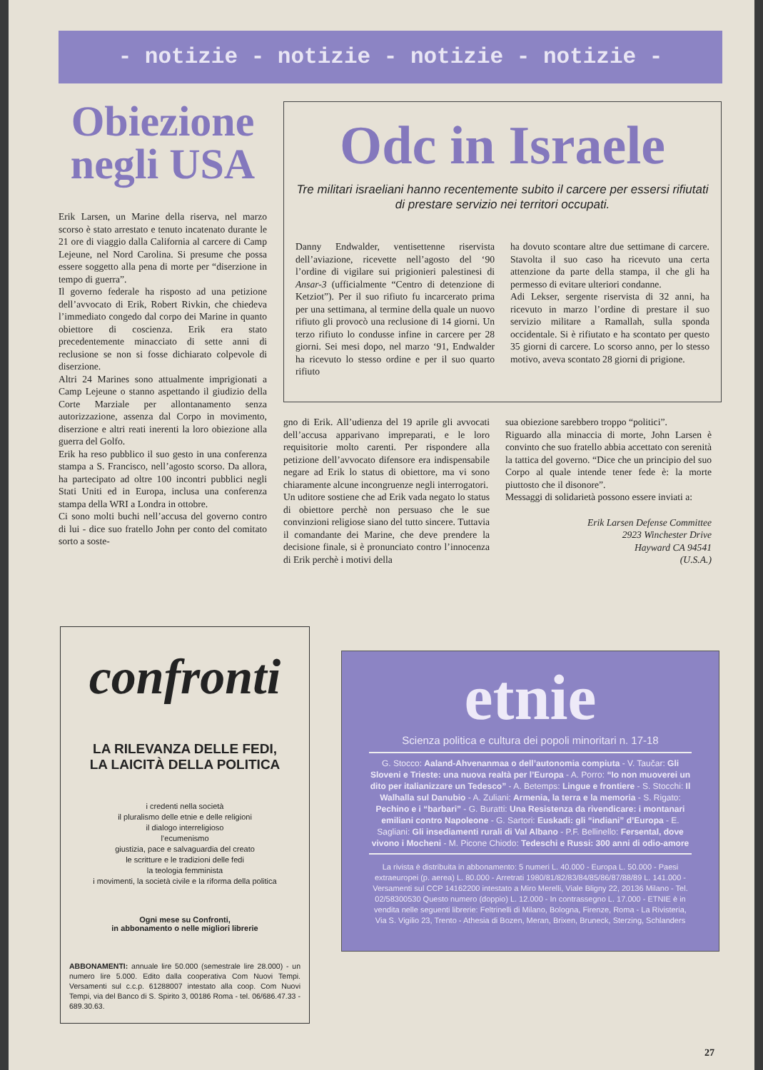- notizie - notizie - notizie - notizie -
Obiezione negli USA
Erik Larsen, un Marine della riserva, nel marzo scorso è stato arrestato e tenuto incatenato durante le 21 ore di viaggio dalla California al carcere di Camp Lejeune, nel Nord Carolina. Si presume che possa essere soggetto alla pena di morte per “diserzione in tempo di guerra”.
Il governo federale ha risposto ad una petizione dell’avvocato di Erik, Robert Rivkin, che chiedeva l’immediato congedo dal corpo dei Marine in quanto obiettore di coscienza. Erik era stato precedentemente minacciato di sette anni di reclusione se non si fosse dichiarato colpevole di diserzione.
Altri 24 Marines sono attualmente imprigionati a Camp Lejeune o stanno aspettando il giudizio della Corte Marziale per allontanamento senza autorizzazione, assenza dal Corpo in movimento, diserzione e altri reati inerenti la loro obiezione alla guerra del Golfo.
Erik ha reso pubblico il suo gesto in una conferenza stampa a S. Francisco, nell’agosto scorso. Da allora, ha partecipato ad oltre 100 incontri pubblici negli Stati Uniti ed in Europa, inclusa una conferenza stampa della WRI a Londra in ottobre.
Ci sono molti buchi nell’accusa del governo contro di lui - dice suo fratello John per conto del comitato sorto a soste-
Odc in Israele
Tre militari israeliani hanno recentemente subito il carcere per essersi rifiutati di prestare servizio nei territori occupati.
Danny Endwalder, ventisettenne riservista dell’aviazione, ricevette nell’agosto del ‘90 l’ordine di vigilare sui prigionieri palestinesi di Ansar-3 (ufficialmente “Centro di detenzione di Ketziot”). Per il suo rifiuto fu incarcerato prima per una settimana, al termine della quale un nuovo rifiuto gli provocò una reclusione di 14 giorni. Un terzo rifiuto lo condusse infine in carcere per 28 giorni. Sei mesi dopo, nel marzo ‘91, Endwalder ha ricevuto lo stesso ordine e per il suo quarto rifiuto
ha dovuto scontare altre due settimane di carcere. Stavolta il suo caso ha ricevuto una certa attenzione da parte della stampa, il che gli ha permesso di evitare ulteriori condanne.
Adi Lekser, sergente riservista di 32 anni, ha ricevuto in marzo l’ordine di prestare il suo servizio militare a Ramallah, sulla sponda occidentale. Si è rifiutato e ha scontato per questo 35 giorni di carcere. Lo scorso anno, per lo stesso motivo, aveva scontato 28 giorni di prigione.
gno di Erik. All’udienza del 19 aprile gli avvocati dell’accusa apparivano impreparati, e le loro requisitorie molto carenti. Per rispondere alla petizione dell’avvocato difensore era indispensabile negare ad Erik lo status di obiettore, ma vi sono chiaramente alcune incongruenze negli interrogatori.
Un uditore sostiene che ad Erik vada negato lo status di obiettore perchè non persuaso che le sue convinzioni religiose siano del tutto sincere. Tuttavia il comandante dei Marine, che deve prendere la decisione finale, si è pronunciato contro l’innocenza di Erik perchè i motivi della
sua obiezione sarebbero troppo “politici”.
Riguardo alla minaccia di morte, John Larsen è convinto che suo fratello abbia accettato con serenità la tattica del governo. “Dice che un principio del suo Corpo al quale intende tener fede è: la morte piuttosto che il disonore”.
Messaggi di solidarietà possono essere inviati a:
Erik Larsen Defense Committee
2923 Winchester Drive
Hayward CA 94541
(U.S.A.)
confronti
LA RILEVANZA DELLE FEDI,
LA LAICITÀ DELLA POLITICA
i credenti nella società
il pluralismo delle etnie e delle religioni
il dialogo interreligioso
l’ecumenismo
giustizia, pace e salvaguardia del creato
le scritture e le tradizioni delle fedi
la teologia femminista
i movimenti, la società civile e la riforma della politica
Ogni mese su Confronti,
in abbonamento o nelle migliori librerie
ABBONAMENTI: annuale lire 50.000 (semestrale lire 28.000) - un numero lire 5.000. Edito dalla cooperativa Com Nuovi Tempi. Versamenti sul c.c.p. 61288007 intestato alla coop. Com Nuovi Tempi, via del Banco di S. Spirito 3, 00186 Roma - tel. 06/686.47.33 - 689.30.63.
etnie
Scienza politica e cultura dei popoli minoritari n. 17-18
G. Stocco: Aaland-Ahvenanmaa o dell’autonomia compiuta - V. Taučar: Gli Sloveni e Trieste: una nuova realtà per l’Europa - A. Porro: “Io non muoverei un dito per italianizzare un Tedesco” - A. Betemps: Lingue e frontiere - S. Stocchi: Il Walhalla sul Danubio - A. Zuliani: Armenia, la terra e la memoria - S. Rigato: Pechino e i “barbari” - G. Buratti: Una Resistenza da rivendicare: i montanari emiliani contro Napoleone - G. Sartori: Euskadi: gli “indiani” d’Europa - E. Sagliani: Gli insediamenti rurali di Val Albano - P.F. Bellinello: Fersental, dove vivono i Mocheni - M. Picone Chiodo: Tedeschi e Russi: 300 anni di odio-amore
La rivista è distribuita in abbonamento: 5 numeri L. 40.000 - Europa L. 50.000 - Paesi extraeuropei (p. aerea) L. 80.000 - Arretrati 1980/81/82/83/84/85/86/87/88/89 L. 141.000 - Versamenti sul CCP 14162200 intestato a Miro Merelli, Viale Bligny 22, 20136 Milano - Tel. 02/58300530 Questo numero (doppio) L. 12.000 - In contrassegno L. 17.000 - ETNIE è in vendita nelle seguenti librerie: Feltrinelli di Milano, Bologna, Firenze, Roma - La Rivisteria, Via S. Vigilio 23, Trento - Athesia di Bozen, Meran, Brixen, Bruneck, Sterzing, Schlanders
27